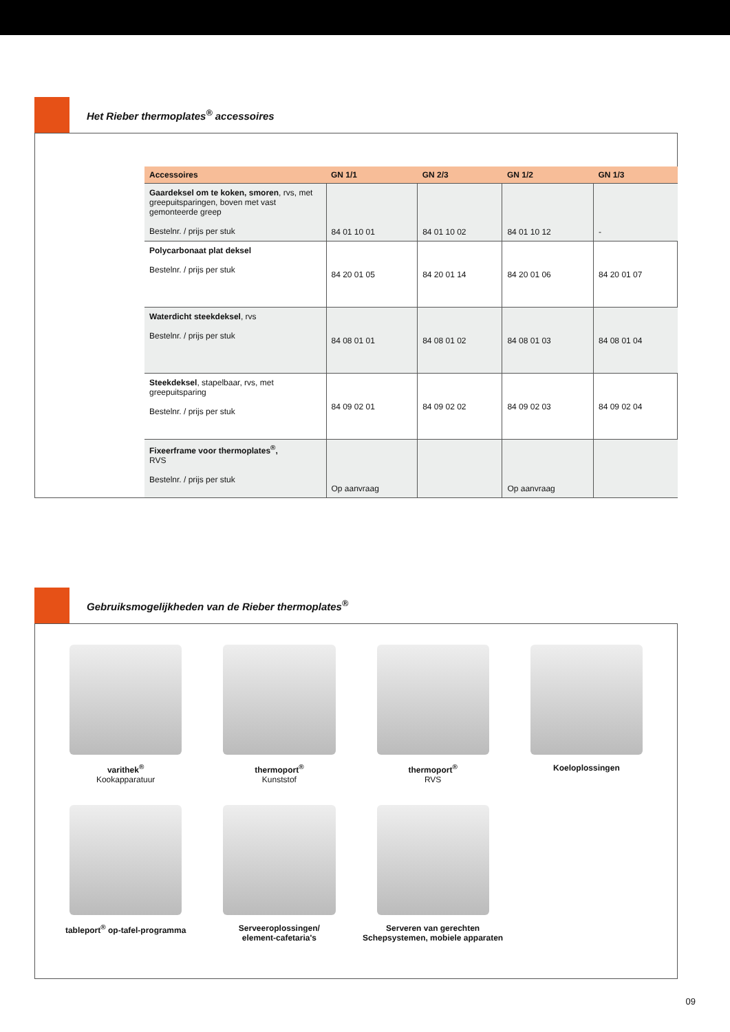Het Rieber thermoplates<sup>®</sup> accessoires
| Accessoires | GN 1/1 | GN 2/3 | GN 1/2 | GN 1/3 |
| --- | --- | --- | --- | --- |
| Gaardeksel om te koken, smoren , rvs, met greepuitsparingen, boven met vast gemonteerde greep Bestelnr. / prijs per stuk | 84 01 10 01 | 84 01 10 02 | 84 01 10 12 | - |
| Polycarbonaat plat deksel Bestelnr. / prijs per stuk | 84 20 01 05 | 84 20 01 14 | 84 20 01 06 | 84 20 01 07 |
| Waterdicht steekdeksel , rvs Bestelnr. / prijs per stuk | 84 08 01 01 | 84 08 01 02 | 84 08 01 03 | 84 08 01 04 |
| Steekdeksel , stapelbaar, rvs, met greepuitsparing Bestelnr. / prijs per stuk | 84 09 02 01 | 84 09 02 02 | 84 09 02 03 | 84 09 02 04 |
| Fixeerframe voor thermoplates<sup>®</sup>, RVS Bestelnr. / prijs per stuk | Op aanvraag | | Op aanvraag | |
Gebruiksmogelijkheden van de Rieber thermoplates<sup>®</sup>
varithek<sup>®</sup>
Kookapparatuur
thermoport<sup>®</sup>
Kunststof
thermoport<sup>®</sup>
RVS
Koeloplossingen
tableport<sup>®</sup> op-tafel-programma
Serveeroplossingen/
element-cafetaria's
Serveren van gerechten Schepsystemen, mobiele apparaten
09